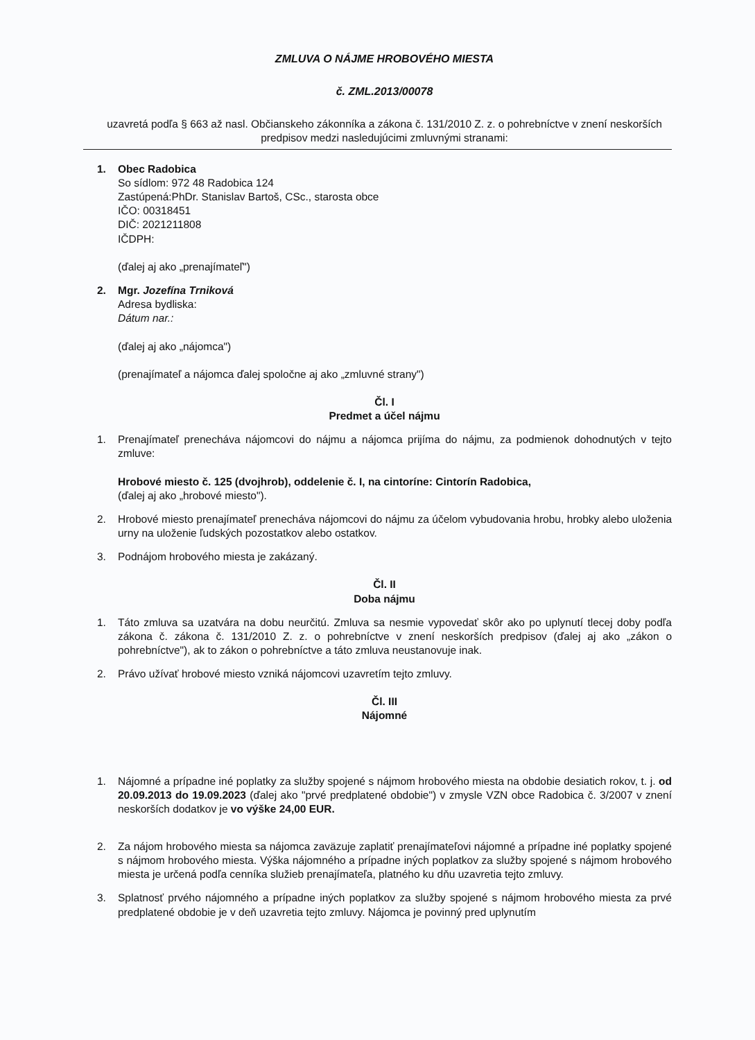ZMLUVA O NÁJME HROBOVÉHO MIESTA
č. ZML.2013/00078
uzavretá podľa § 663 až nasl. Občianskeho zákonníka a zákona č. 131/2010 Z. z. o pohrebníctve v znení neskorších predpisov medzi nasledujúcimi zmluvnými stranami:
1. Obec Radobica
So sídlom: 972 48 Radobica 124
Zastúpená:PhDr. Stanislav Bartoš, CSc., starosta obce
IČO: 00318451
DIČ: 2021211808
IČDPH:
(ďalej aj ako „prenajímateľ")
2. Mgr. Jozefína Trniková
Adresa bydliska:
Dátum nar.:
(ďalej aj ako „nájomca")
(prenajímateľ a nájomca ďalej spoločne aj ako „zmluvné strany")
Čl. I
Predmet a účel nájmu
1. Prenajímateľ prenecháva nájomcovi do nájmu a nájomca prijíma do nájmu, za podmienok dohodnutých v tejto zmluve:
Hrobové miesto č. 125 (dvojhrob), oddelenie č. I, na cintoríne: Cintorín Radobica,
(ďalej aj ako „hrobové miesto").
2. Hrobové miesto prenajímateľ prenecháva nájomcovi do nájmu za účelom vybudovania hrobu, hrobky alebo uloženia urny na uloženie ľudských pozostatkov alebo ostatkov.
3. Podnájom hrobového miesta je zakázaný.
Čl. II
Doba nájmu
1. Táto zmluva sa uzatvára na dobu neurčitú. Zmluva sa nesmie vypovedať skôr ako po uplynutí tlecej doby podľa zákona č. zákona č. 131/2010 Z. z. o pohrebníctve v znení neskorších predpisov (ďalej aj ako „zákon o pohrebníctve"), ak to zákon o pohrebníctve a táto zmluva neustanovuje inak.
2. Právo užívať hrobové miesto vzniká nájomcovi uzavretím tejto zmluvy.
Čl. III
Nájomné
1. Nájomné a prípadne iné poplatky za služby spojené s nájmom hrobového miesta na obdobie desiatich rokov, t. j. od 20.09.2013 do 19.09.2023 (ďalej ako "prvé predplatené obdobie") v zmysle VZN obce Radobica č. 3/2007 v znení neskorších dodatkov je vo výške 24,00 EUR.
2. Za nájom hrobového miesta sa nájomca zaväzuje zaplatiť prenajímateľovi nájomné a prípadne iné poplatky spojené s nájmom hrobového miesta. Výška nájomného a prípadne iných poplatkov za služby spojené s nájmom hrobového miesta je určená podľa cenníka služieb prenajímateľa, platného ku dňu uzavretia tejto zmluvy.
3. Splatnosť prvého nájomného a prípadne iných poplatkov za služby spojené s nájmom hrobového miesta za prvé predplatené obdobie je v deň uzavretia tejto zmluvy. Nájomca je povinný pred uplynutím